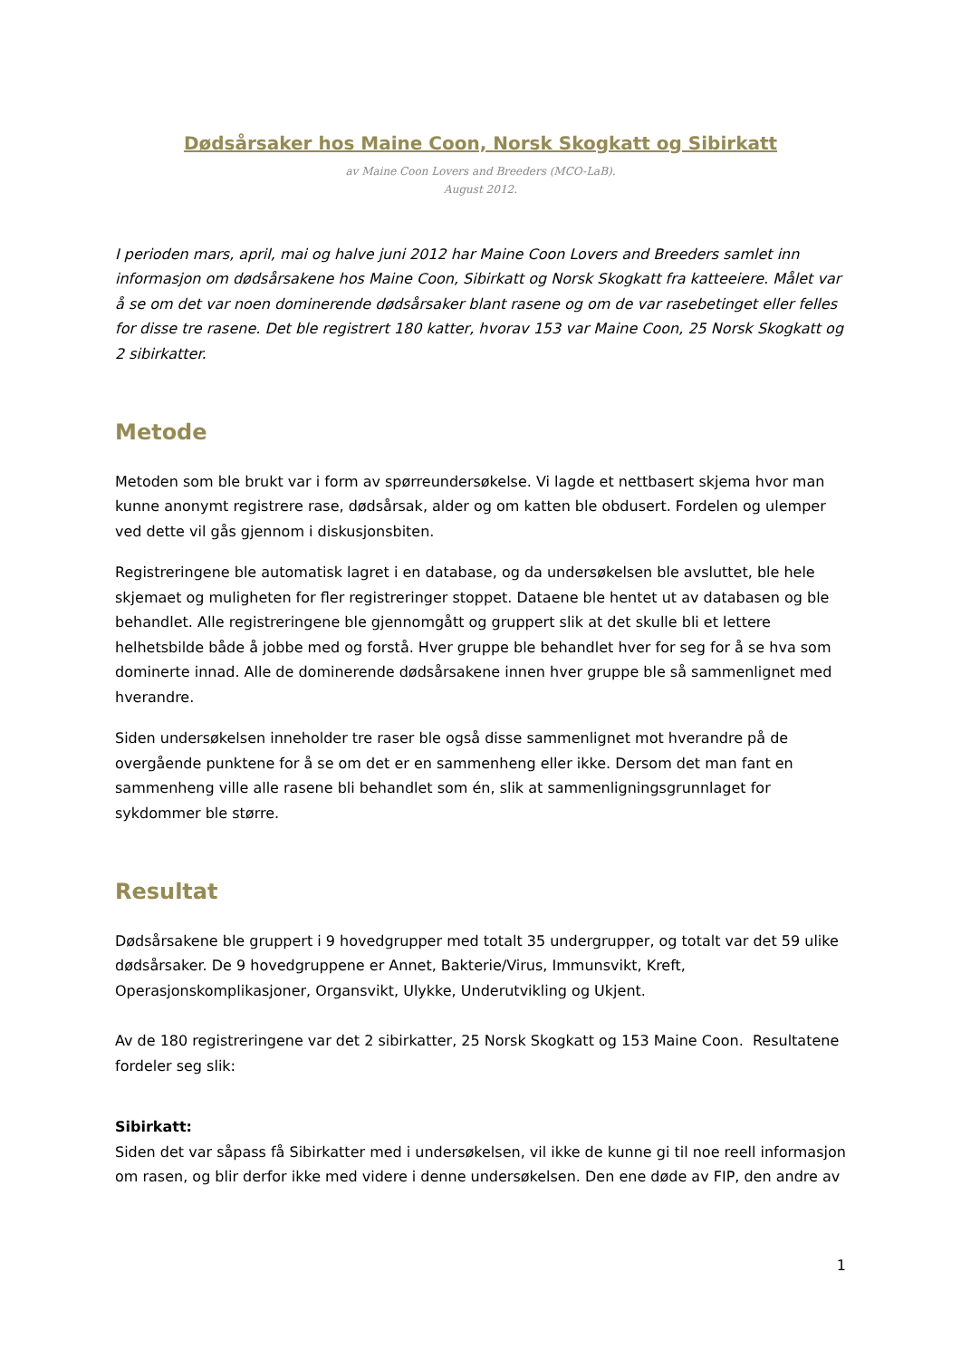Dødsårsaker hos Maine Coon, Norsk Skogkatt og Sibirkatt
av Maine Coon Lovers and Breeders (MCO-LaB).
August 2012.
I perioden mars, april, mai og halve juni 2012 har Maine Coon Lovers and Breeders samlet inn informasjon om dødsårsakene hos Maine Coon, Sibirkatt og Norsk Skogkatt fra katteeiere. Målet var å se om det var noen dominerende dødsårsaker blant rasene og om de var rasebetinget eller felles for disse tre rasene. Det ble registrert 180 katter, hvorav 153 var Maine Coon, 25 Norsk Skogkatt og 2 sibirkatter.
Metode
Metoden som ble brukt var i form av spørreundersøkelse. Vi lagde et nettbasert skjema hvor man kunne anonymt registrere rase, dødsårsak, alder og om katten ble obdusert. Fordelen og ulemper ved dette vil gås gjennom i diskusjonsbiten.
Registreringene ble automatisk lagret i en database, og da undersøkelsen ble avsluttet, ble hele skjemaet og muligheten for fler registreringer stoppet. Dataene ble hentet ut av databasen og ble behandlet. Alle registreringene ble gjennomgått og gruppert slik at det skulle bli et lettere helhetsbilde både å jobbe med og forstå. Hver gruppe ble behandlet hver for seg for å se hva som dominerte innad. Alle de dominerende dødsårsakene innen hver gruppe ble så sammenlignet med hverandre.
Siden undersøkelsen inneholder tre raser ble også disse sammenlignet mot hverandre på de overgående punktene for å se om det er en sammenheng eller ikke. Dersom det man fant en sammenheng ville alle rasene bli behandlet som én, slik at sammenligningsgrunnlaget for sykdommer ble større.
Resultat
Dødsårsakene ble gruppert i 9 hovedgrupper med totalt 35 undergrupper, og totalt var det 59 ulike dødsårsaker. De 9 hovedgruppene er Annet, Bakterie/Virus, Immunsvikt, Kreft, Operasjonskomplikasjoner, Organsvikt, Ulykke, Underutvikling og Ukjent.
Av de 180 registreringene var det 2 sibirkatter, 25 Norsk Skogkatt og 153 Maine Coon. Resultatene fordeler seg slik:
Sibirkatt:
Siden det var såpass få Sibirkatter med i undersøkelsen, vil ikke de kunne gi til noe reell informasjon om rasen, og blir derfor ikke med videre i denne undersøkelsen. Den ene døde av FIP, den andre av
1